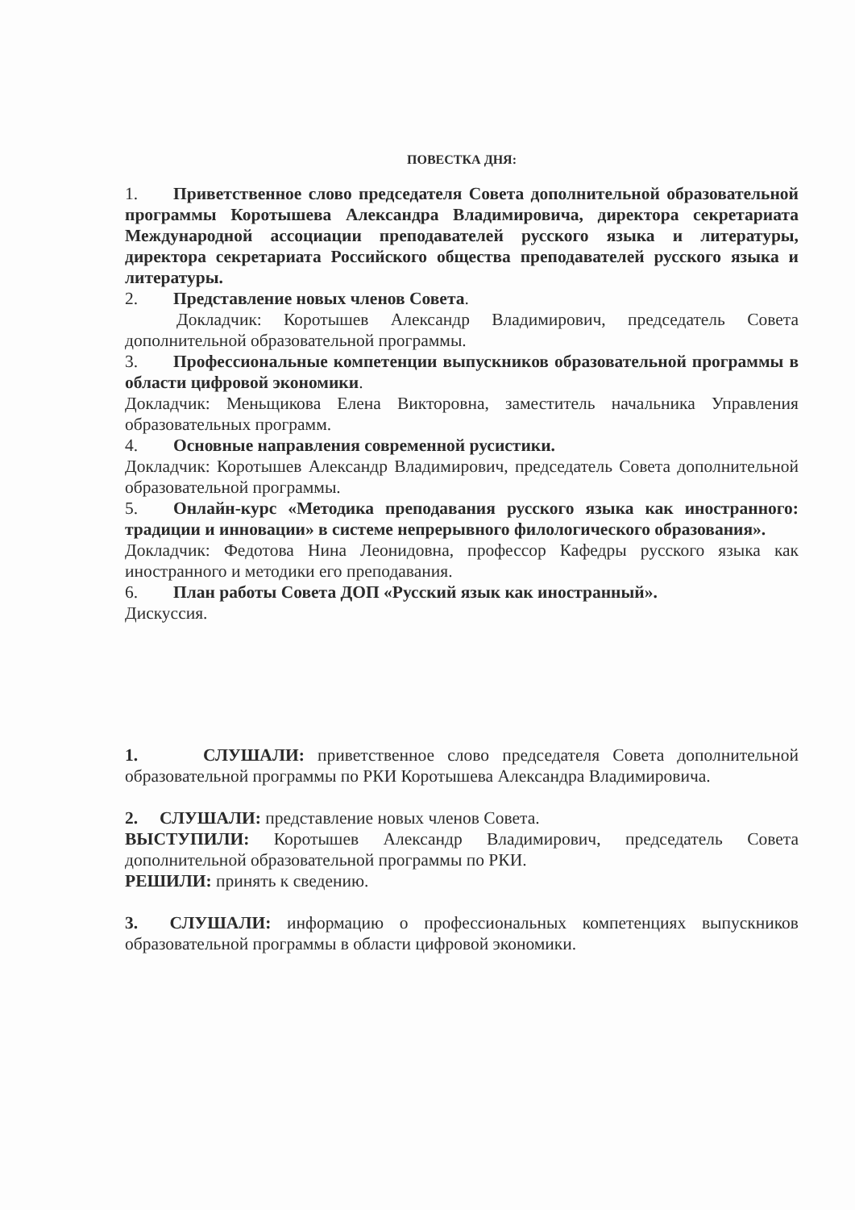ПОВЕСТКА ДНЯ:
1. Приветственное слово председателя Совета дополнительной образовательной программы Коротышева Александра Владимировича, директора секретариата Международной ассоциации преподавателей русского языка и литературы, директора секретариата Российского общества преподавателей русского языка и литературы.
2. Представление новых членов Совета.
Докладчик: Коротышев Александр Владимирович, председатель Совета дополнительной образовательной программы.
3. Профессиональные компетенции выпускников образовательной программы в области цифровой экономики.
Докладчик: Меньщикова Елена Викторовна, заместитель начальника Управления образовательных программ.
4. Основные направления современной русистики.
Докладчик: Коротышев Александр Владимирович, председатель Совета дополнительной образовательной программы.
5. Онлайн-курс «Методика преподавания русского языка как иностранного: традиции и инновации» в системе непрерывного филологического образования».
Докладчик: Федотова Нина Леонидовна, профессор Кафедры русского языка как иностранного и методики его преподавания.
6. План работы Совета ДОП «Русский язык как иностранный».
Дискуссия.
1. СЛУШАЛИ: приветственное слово председателя Совета дополнительной образовательной программы по РКИ Коротышева Александра Владимировича.
2. СЛУШАЛИ: представление новых членов Совета.
ВЫСТУПИЛИ: Коротышев Александр Владимирович, председатель Совета дополнительной образовательной программы по РКИ.
РЕШИЛИ: принять к сведению.
3. СЛУШАЛИ: информацию о профессиональных компетенциях выпускников образовательной программы в области цифровой экономики.